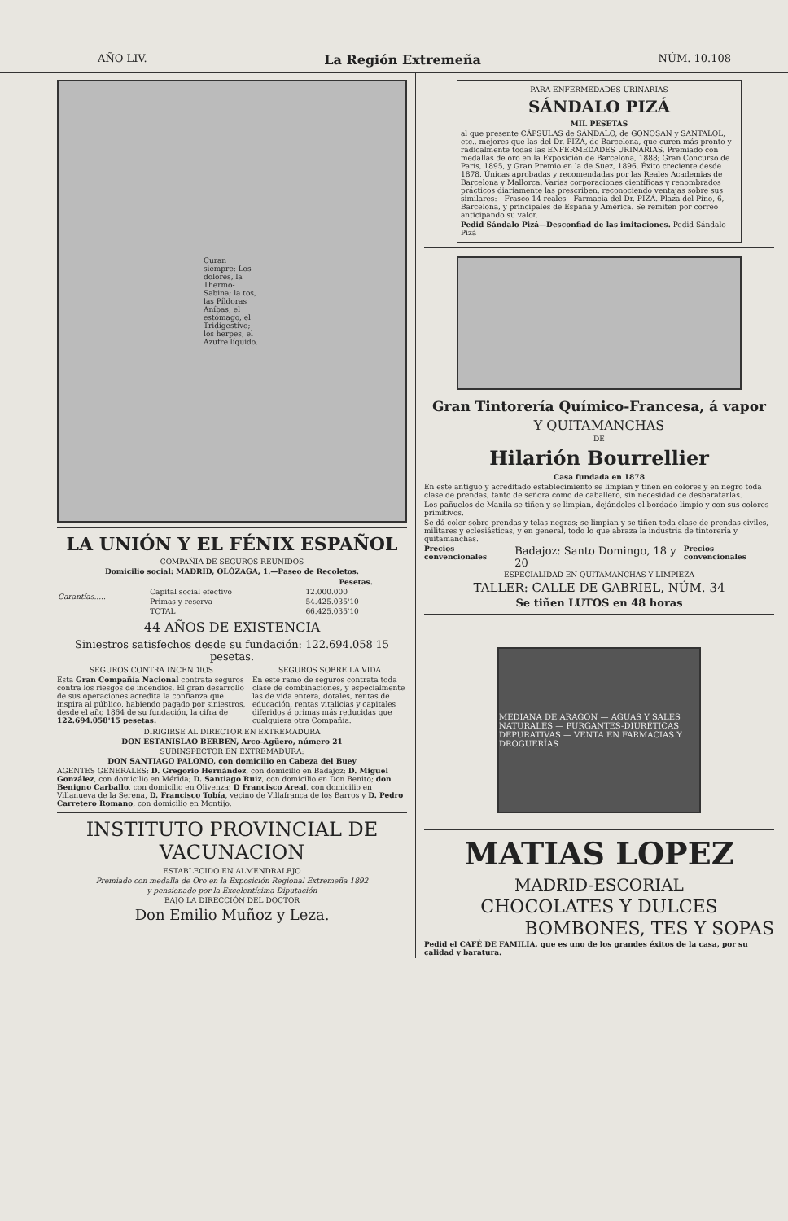AÑO LIV. La Región Extremeña NÚM. 10.108
Curan siempre: Los dolores, la Thermo-Sabina; la tos, las Píldoras Aníbas; el estómago, el Tridigestivo; los herpes, el Azufre líquido.
LA UNIÓN Y EL FÉNIX ESPAÑOL
COMPAÑIA DE SEGUROS REUNIDOS
Domicilio social: MADRID, OLÓZAGA, 1.—Paseo de Recoletos.
| | | Pesetas. |
| --- | --- | --- |
| Garantías..... | Capital social efectivo | 12.000.000 |
| | Primas y reserva | 54.425.035'10 |
| | TOTAL | 66.425.035'10 |
44 AÑOS DE EXISTENCIA
Siniestros satisfechos desde su fundación: 122.694.058'15 pesetas.
SEGUROS CONTRA INCENDIOS
Esta Gran Compañía Nacional contrata seguros contra los riesgos de incendios. El gran desarrollo de sus operaciones acredita la confianza que inspira al público, habiendo pagado por siniestros, desde el año 1864 de su fundación, la cifra de 122.694.058'15 pesetas.
SEGUROS SOBRE LA VIDA
En este ramo de seguros contrata toda clase de combinaciones, y especialmente las de vida entera, dotales, rentas de educación, rentas vitalicias y capitales diferidos á primas más reducidas que cualquiera otra Compañía.
DIRIGIRSE AL DIRECTOR EN EXTREMADURA
DON ESTANISLAO BERBEN, Arco-Agüero, número 21
SUBINSPECTOR EN EXTREMADURA:
DON SANTIAGO PALOMO, con domicilio en Cabeza del Buey
AGENTES GENERALES: D. Gregorio Hernández, con domicilio en Badajoz; D. Miguel González, con domicilio en Mérida; D. Santiago Ruiz, con domicilio en Don Benito; don Benigno Carballo, con domicilio en Olivenza; D Francisco Areal, con domicilio en Villanueva de la Serena, D. Francisco Tobía, vecino de Villafranca de los Barros y D. Pedro Carretero Romano, con domicilio en Montijo.
INSTITUTO PROVINCIAL DE VACUNACION
ESTABLECIDO EN ALMENDRALEJO
Premiado con medalla de Oro en la Exposición Regional Extremeña 1892
y pensionado por la Excelentísima Diputación
BAJO LA DIRECCIÓN DEL DOCTOR
Don Emilio Muñoz y Leza.
PARA ENFERMEDADES URINARIAS
SÁNDALO PIZÁ
MIL PESETAS
al que presente CÁPSULAS de SÁNDALO, de GONOSAN y SANTALOL, etc., mejores que las del Dr. PIZÁ, de Barcelona, que curen más pronto y radicalmente todas las ENFERMEDADES URINARIAS. Premiado con medallas de oro en la Exposición de Barcelona, 1888; Gran Concurso de París, 1895, y Gran Premio en la de Suez, 1896. Éxito creciente desde 1878. Únicas aprobadas y recomendadas por las Reales Academias de Barcelona y Mallorca. Varias corporaciones científicas y renombrados prácticos diariamente las prescriben, reconociendo ventajas sobre sus similares:—Frasco 14 reales—Farmacia del Dr. PIZÁ. Plaza del Pino, 6, Barcelona, y principales de España y América. Se remiten por correo anticipando su valor.
Pedid Sándalo Pizá—Desconfiad de las imitaciones. Pedid Sándalo Pizá
Gran Tintorería Químico-Francesa, á vapor
Y QUITAMANCHAS
DE
Hilarión Bourrellier
Casa fundada en 1878
En este antiguo y acreditado establecimiento se limpian y tiñen en colores y en negro toda clase de prendas, tanto de señora como de caballero, sin necesidad de desbaratarlas.
Los pañuelos de Manila se tiñen y se limpian, dejándoles el bordado limpio y con sus colores primitivos.
Se dá color sobre prendas y telas negras; se limpian y se tiñen toda clase de prendas civiles, militares y eclesiásticas, y en general, todo lo que abraza la industria de tintorería y quitamanchas.
Precios convencionales Badajoz: Santo Domingo, 18 y 20 Precios convencionales
ESPECIALIDAD EN QUITAMANCHAS Y LIMPIEZA
TALLER: CALLE DE GABRIEL, NÚM. 34
Se tiñen LUTOS en 48 horas
MEDIANA DE ARAGON — AGUAS Y SALES NATURALES — PURGANTES-DIURÉTICAS DEPURATIVAS — VENTA EN FARMACIAS Y DROGUERÍAS
MATIAS LOPEZ
MADRID-ESCORIAL
CHOCOLATES Y DULCES
BOMBONES, TES Y SOPAS
Pedid el CAFÉ DE FAMILIA, que es uno de los grandes éxitos de la casa, por su calidad y baratura.